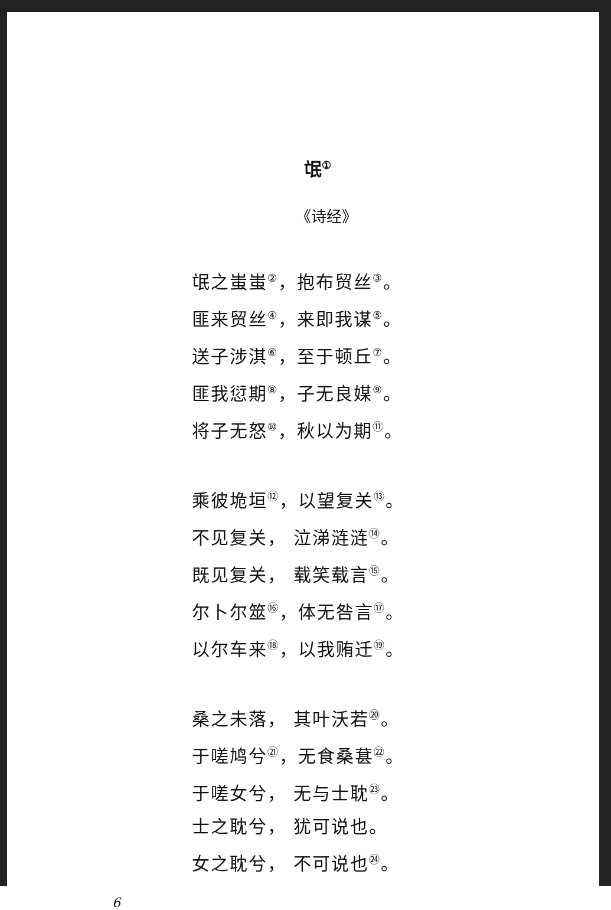氓<sup>①</sup>
《诗经》
氓之蚩蚩<sup>②</sup>，抱布贸丝<sup>③</sup>。
匪来贸丝<sup>④</sup>，来即我谋<sup>⑤</sup>。
送子涉淇<sup>⑥</sup>，至于顿丘<sup>⑦</sup>。
匪我愆期<sup>⑧</sup>，子无良媒<sup>⑨</sup>。
将子无怒<sup>⑩</sup>，秋以为期<sup>⑪</sup>。
乘彼垝垣<sup>⑫</sup>，以望复关<sup>⑬</sup>。
不见复关， 泣涕涟涟<sup>⑭</sup>。
既见复关， 载笑载言<sup>⑮</sup>。
尔卜尔筮<sup>⑯</sup>，体无咎言<sup>⑰</sup>。
以尔车来<sup>⑱</sup>，以我贿迁<sup>⑲</sup>。
桑之未落， 其叶沃若<sup>⑳</sup>。
于嗟鸠兮<sup>㉑</sup>，无食桑葚<sup>㉒</sup>。
于嗟女兮， 无与士耽<sup>㉓</sup>。
士之耽兮， 犹可说也。
女之耽兮， 不可说也<sup>㉔</sup>。
6